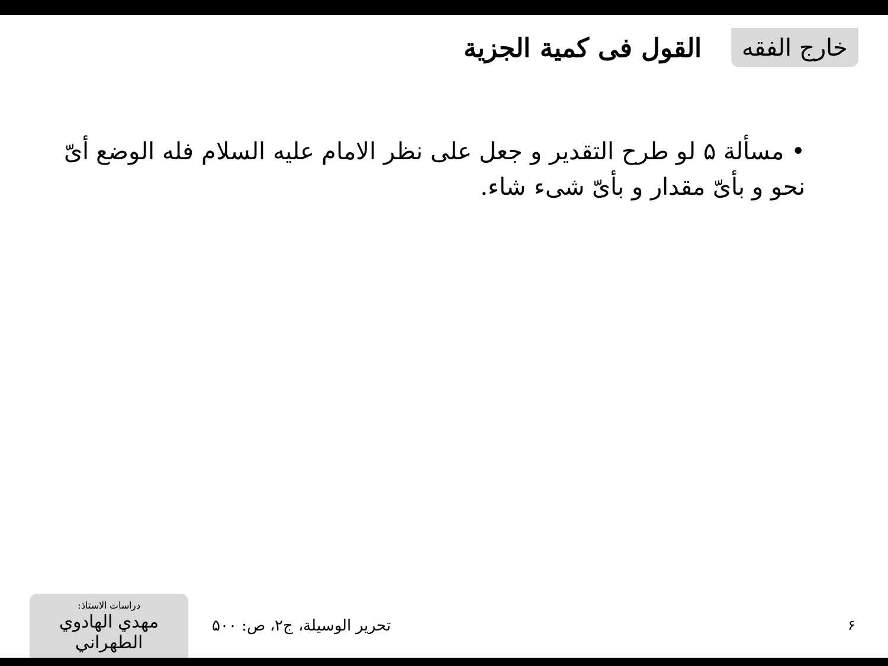خارج الفقه
القول فى كمية الجزية
• مسألة ۵ لو طرح التقدير و جعل على نظر الامام عليه السلام فله الوضع أىّ نحو و بأىّ مقدار و بأىّ شىء شاء.
دراسات الاستاذ:
مهدي الهادوي الطهراني
تحرير الوسيلة، ج۲، ص: ۵۰۰ ۶